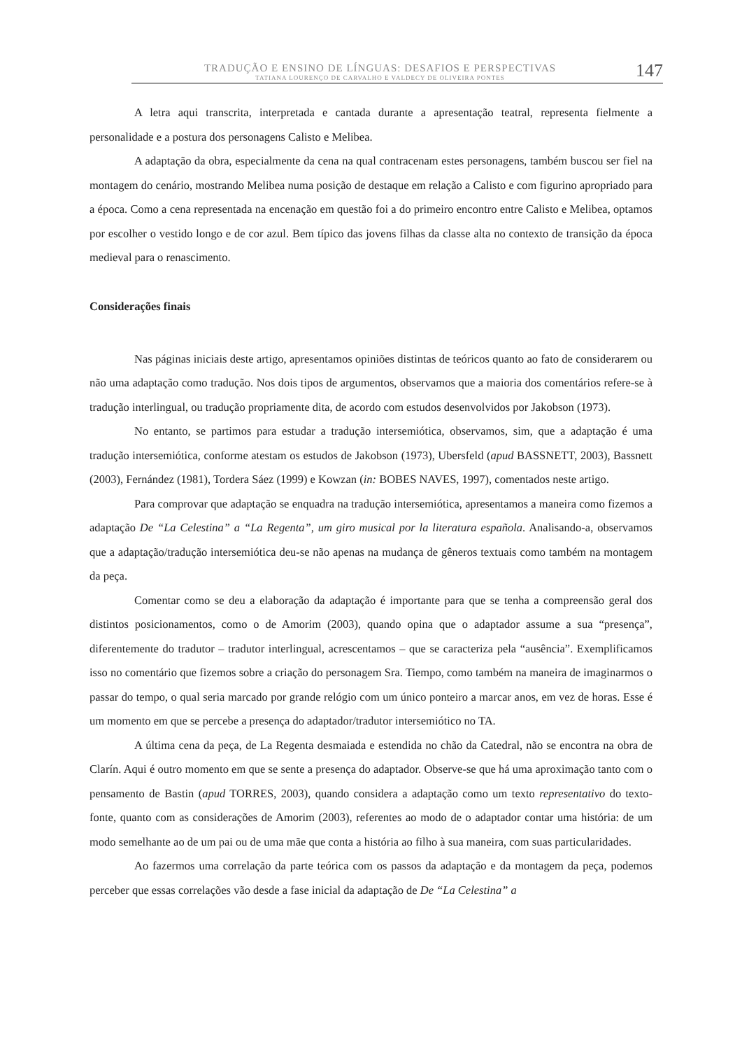TRADUÇÃO E ENSINO DE LÍNGUAS: DESAFIOS E PERSPECTIVAS
TATIANA LOURENÇO DE CARVALHO E VALDECY DE OLIVEIRA PONTES
147
A letra aqui transcrita, interpretada e cantada durante a apresentação teatral, representa fielmente a personalidade e a postura dos personagens Calisto e Melibea.
A adaptação da obra, especialmente da cena na qual contracenam estes personagens, também buscou ser fiel na montagem do cenário, mostrando Melibea numa posição de destaque em relação a Calisto e com figurino apropriado para a época. Como a cena representada na encenação em questão foi a do primeiro encontro entre Calisto e Melibea, optamos por escolher o vestido longo e de cor azul. Bem típico das jovens filhas da classe alta no contexto de transição da época medieval para o renascimento.
Considerações finais
Nas páginas iniciais deste artigo, apresentamos opiniões distintas de teóricos quanto ao fato de considerarem ou não uma adaptação como tradução. Nos dois tipos de argumentos, observamos que a maioria dos comentários refere-se à tradução interlingual, ou tradução propriamente dita, de acordo com estudos desenvolvidos por Jakobson (1973).
No entanto, se partimos para estudar a tradução intersemiótica, observamos, sim, que a adaptação é uma tradução intersemiótica, conforme atestam os estudos de Jakobson (1973), Ubersfeld (apud BASSNETT, 2003), Bassnett (2003), Fernández (1981), Tordera Sáez (1999) e Kowzan (in: BOBES NAVES, 1997), comentados neste artigo.
Para comprovar que adaptação se enquadra na tradução intersemiótica, apresentamos a maneira como fizemos a adaptação De “La Celestina” a “La Regenta”, um giro musical por la literatura española. Analisando-a, observamos que a adaptação/tradução intersemiótica deu-se não apenas na mudança de gêneros textuais como também na montagem da peça.
Comentar como se deu a elaboração da adaptação é importante para que se tenha a compreensão geral dos distintos posicionamentos, como o de Amorim (2003), quando opina que o adaptador assume a sua “presença”, diferentemente do tradutor – tradutor interlingual, acrescentamos – que se caracteriza pela “ausência”. Exemplificamos isso no comentário que fizemos sobre a criação do personagem Sra. Tiempo, como também na maneira de imaginarmos o passar do tempo, o qual seria marcado por grande relógio com um único ponteiro a marcar anos, em vez de horas. Esse é um momento em que se percebe a presença do adaptador/tradutor intersemiótico no TA.
A última cena da peça, de La Regenta desmaiada e estendida no chão da Catedral, não se encontra na obra de Clarín. Aqui é outro momento em que se sente a presença do adaptador. Observe-se que há uma aproximação tanto com o pensamento de Bastin (apud TORRES, 2003), quando considera a adaptação como um texto representativo do texto-fonte, quanto com as considerações de Amorim (2003), referentes ao modo de o adaptador contar uma história: de um modo semelhante ao de um pai ou de uma mãe que conta a história ao filho à sua maneira, com suas particularidades.
Ao fazermos uma correlação da parte teórica com os passos da adaptação e da montagem da peça, podemos perceber que essas correlações vão desde a fase inicial da adaptação de De “La Celestina” a